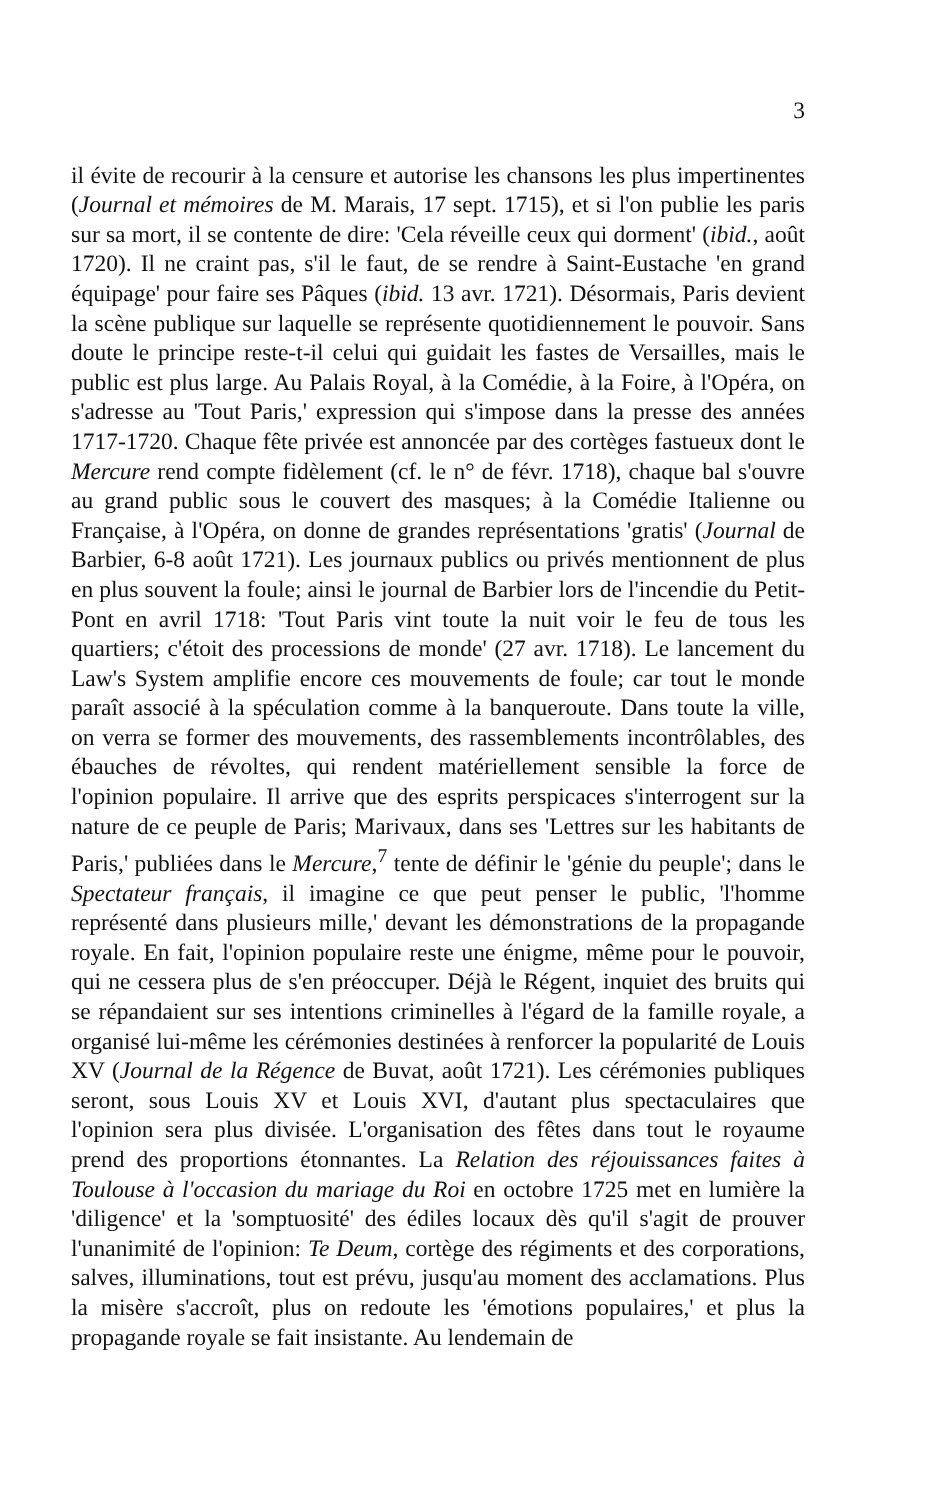3
il évite de recourir à la censure et autorise les chansons les plus impertinentes (Journal et mémoires de M. Marais, 17 sept. 1715), et si l'on publie les paris sur sa mort, il se contente de dire: 'Cela réveille ceux qui dorment' (ibid., août 1720). Il ne craint pas, s'il le faut, de se rendre à Saint-Eustache 'en grand équipage' pour faire ses Pâques (ibid. 13 avr. 1721). Désormais, Paris devient la scène publique sur laquelle se représente quotidiennement le pouvoir. Sans doute le principe reste-t-il celui qui guidait les fastes de Versailles, mais le public est plus large. Au Palais Royal, à la Comédie, à la Foire, à l'Opéra, on s'adresse au 'Tout Paris,' expression qui s'impose dans la presse des années 1717-1720. Chaque fête privée est annoncée par des cortèges fastueux dont le Mercure rend compte fidèlement (cf. le n° de févr. 1718), chaque bal s'ouvre au grand public sous le couvert des masques; à la Comédie Italienne ou Française, à l'Opéra, on donne de grandes représentations 'gratis' (Journal de Barbier, 6-8 août 1721). Les journaux publics ou privés mentionnent de plus en plus souvent la foule; ainsi le journal de Barbier lors de l'incendie du Petit-Pont en avril 1718: 'Tout Paris vint toute la nuit voir le feu de tous les quartiers; c'étoit des processions de monde' (27 avr. 1718). Le lancement du Law's System amplifie encore ces mouvements de foule; car tout le monde paraît associé à la spéculation comme à la banqueroute. Dans toute la ville, on verra se former des mouvements, des rassemblements incontrôlables, des ébauches de révoltes, qui rendent matériellement sensible la force de l'opinion populaire. Il arrive que des esprits perspicaces s'interrogent sur la nature de ce peuple de Paris; Marivaux, dans ses 'Lettres sur les habitants de Paris,' publiées dans le Mercure,<sup>7</sup> tente de définir le 'génie du peuple'; dans le Spectateur français, il imagine ce que peut penser le public, 'l'homme représenté dans plusieurs mille,' devant les démonstrations de la propagande royale. En fait, l'opinion populaire reste une énigme, même pour le pouvoir, qui ne cessera plus de s'en préoccuper. Déjà le Régent, inquiet des bruits qui se répandaient sur ses intentions criminelles à l'égard de la famille royale, a organisé lui-même les cérémonies destinées à renforcer la popularité de Louis XV (Journal de la Régence de Buvat, août 1721). Les cérémonies publiques seront, sous Louis XV et Louis XVI, d'autant plus spectaculaires que l'opinion sera plus divisée. L'organisation des fêtes dans tout le royaume prend des proportions étonnantes. La Relation des réjouissances faites à Toulouse à l'occasion du mariage du Roi en octobre 1725 met en lumière la 'diligence' et la 'somptuosité' des édiles locaux dès qu'il s'agit de prouver l'unanimité de l'opinion: Te Deum, cortège des régiments et des corporations, salves, illuminations, tout est prévu, jusqu'au moment des acclamations. Plus la misère s'accroît, plus on redoute les 'émotions populaires,' et plus la propagande royale se fait insistante. Au lendemain de